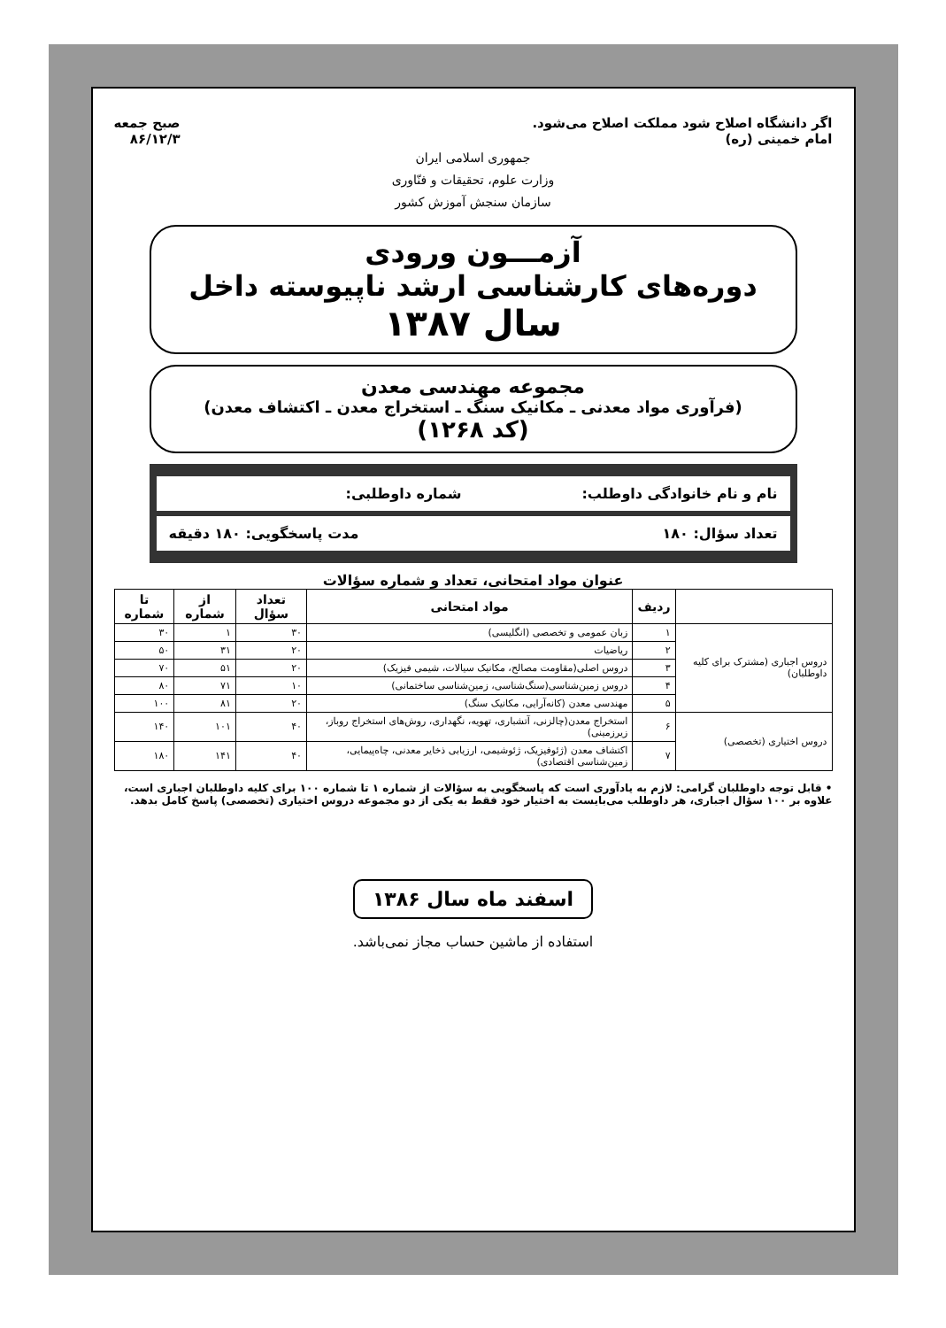اگر دانشگاه اصلاح شود مملکت اصلاح می‌شود.
امام خمینی (ره)
صبح جمعه
۸۶/۱۲/۳
جمهوری اسلامی ایران
وزارت علوم، تحقیقات و فنّاوری
سازمان سنجش آموزش کشور
آزمـــون ورودی
دوره‌های کارشناسی ارشد ناپیوسته داخل
سال ۱۳۸۷
مجموعه مهندسی معدن
(فرآوری مواد معدنی ـ مکانیک سنگ ـ استخراج معدن ـ اکتشاف معدن)
(کد ۱۲۶۸)
نام و نام خانوادگی داوطلب: شماره داوطلبی:
تعداد سؤال: ۱۸۰ مدت پاسخگویی: ۱۸۰ دقیقه
عنوان مواد امتحانی، تعداد و شماره سؤالات
| | ردیف | مواد امتحانی | تعداد سؤال | از شماره | تا شماره |
| --- | --- | --- | --- | --- | --- |
| دروس اجباری (مشترک برای کلیه داوطلبان) | ۱ | زبان عمومی و تخصصی (انگلیسی) | ۳۰ | ۱ | ۳۰ |
| | ۲ | ریاضیات | ۲۰ | ۳۱ | ۵۰ |
| | ۳ | دروس اصلی(مقاومت مصالح، مکانیک سیالات، شیمی فیزیک) | ۲۰ | ۵۱ | ۷۰ |
| | ۴ | دروس زمین‌شناسی(سنگ‌شناسی، زمین‌شناسی ساختمانی) | ۱۰ | ۷۱ | ۸۰ |
| | ۵ | مهندسی معدن (کانه‌آرایی، مکانیک سنگ) | ۲۰ | ۸۱ | ۱۰۰ |
| دروس اختیاری (تخصصی) | ۶ | استخراج معدن(چالزنی، آتشباری، تهویه، نگهداری، روش‌های استخراج روباز، زیرزمینی) | ۴۰ | ۱۰۱ | ۱۴۰ |
| | ۷ | اکتشاف معدن (ژئوفیزیک، ژئوشیمی، ارزیابی ذخایر معدنی، چاه‌پیمایی، زمین‌شناسی اقتصادی) | ۴۰ | ۱۴۱ | ۱۸۰ |
• قابل توجه داوطلبان گرامی: لازم به یادآوری است که پاسخگویی به سؤالات از شماره ۱ تا شماره ۱۰۰ برای کلیه داوطلبان اجباری است، علاوه بر ۱۰۰ سؤال اجباری، هر داوطلب می‌بایست به اختیار خود فقط به یکی از دو مجموعه دروس اختیاری (تخصصی) پاسخ کامل بدهد.
اسفند ماه سال ۱۳۸۶
استفاده از ماشین حساب مجاز نمی‌باشد.